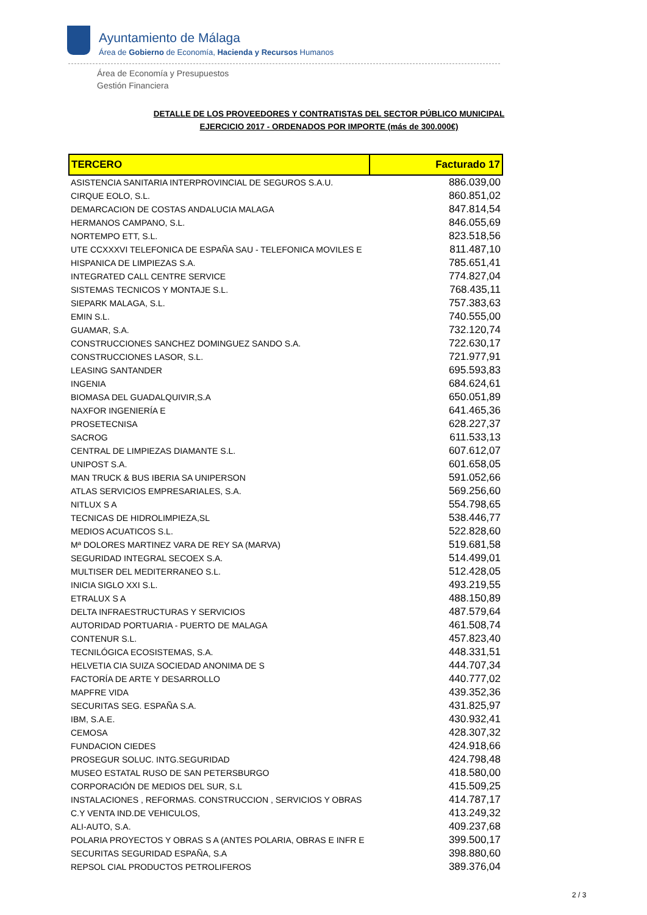Ayuntamiento de Málaga
Área de Gobierno de Economía, Hacienda y Recursos Humanos
Área de Economía y Presupuestos
Gestión Financiera
DETALLE DE LOS PROVEEDORES Y CONTRATISTAS DEL SECTOR PÚBLICO MUNICIPAL
EJERCICIO 2017 - ORDENADOS POR IMPORTE (más de 300.000€)
| TERCERO | Facturado 17 |
| --- | --- |
| ASISTENCIA SANITARIA INTERPROVINCIAL DE SEGUROS S.A.U. | 886.039,00 |
| CIRQUE EOLO, S.L. | 860.851,02 |
| DEMARCACION DE COSTAS ANDALUCIA MALAGA | 847.814,54 |
| HERMANOS CAMPANO, S.L. | 846.055,69 |
| NORTEMPO ETT, S.L. | 823.518,56 |
| UTE CCXXXVI TELEFONICA DE ESPAÑA SAU - TELEFONICA MOVILES E | 811.487,10 |
| HISPANICA DE LIMPIEZAS S.A. | 785.651,41 |
| INTEGRATED CALL CENTRE SERVICE | 774.827,04 |
| SISTEMAS TECNICOS Y MONTAJE S.L. | 768.435,11 |
| SIEPARK MALAGA, S.L. | 757.383,63 |
| EMIN S.L. | 740.555,00 |
| GUAMAR, S.A. | 732.120,74 |
| CONSTRUCCIONES SANCHEZ DOMINGUEZ SANDO S.A. | 722.630,17 |
| CONSTRUCCIONES LASOR, S.L. | 721.977,91 |
| LEASING SANTANDER | 695.593,83 |
| INGENIA | 684.624,61 |
| BIOMASA DEL GUADALQUIVIR,S.A | 650.051,89 |
| NAXFOR INGENIERÍA E | 641.465,36 |
| PROSETECNISA | 628.227,37 |
| SACROG | 611.533,13 |
| CENTRAL DE LIMPIEZAS DIAMANTE S.L. | 607.612,07 |
| UNIPOST S.A. | 601.658,05 |
| MAN TRUCK & BUS IBERIA SA UNIPERSON | 591.052,66 |
| ATLAS SERVICIOS EMPRESARIALES, S.A. | 569.256,60 |
| NITLUX S A | 554.798,65 |
| TECNICAS DE HIDROLIMPIEZA,SL | 538.446,77 |
| MEDIOS ACUATICOS S.L. | 522.828,60 |
| Mª DOLORES MARTINEZ VARA DE REY SA (MARVA) | 519.681,58 |
| SEGURIDAD INTEGRAL SECOEX S.A. | 514.499,01 |
| MULTISER DEL MEDITERRANEO S.L. | 512.428,05 |
| INICIA SIGLO XXI S.L. | 493.219,55 |
| ETRALUX S A | 488.150,89 |
| DELTA INFRAESTRUCTURAS Y SERVICIOS | 487.579,64 |
| AUTORIDAD PORTUARIA - PUERTO DE MALAGA | 461.508,74 |
| CONTENUR S.L. | 457.823,40 |
| TECNILÓGICA ECOSISTEMAS, S.A. | 448.331,51 |
| HELVETIA CIA SUIZA SOCIEDAD ANONIMA DE S | 444.707,34 |
| FACTORÍA DE ARTE Y DESARROLLO | 440.777,02 |
| MAPFRE VIDA | 439.352,36 |
| SECURITAS SEG. ESPAÑA S.A. | 431.825,97 |
| IBM, S.A.E. | 430.932,41 |
| CEMOSA | 428.307,32 |
| FUNDACION CIEDES | 424.918,66 |
| PROSEGUR SOLUC. INTG.SEGURIDAD | 424.798,48 |
| MUSEO ESTATAL RUSO DE SAN PETERSBURGO | 418.580,00 |
| CORPORACIÓN DE MEDIOS DEL SUR, S.L | 415.509,25 |
| INSTALACIONES , REFORMAS. CONSTRUCCION , SERVICIOS Y OBRAS | 414.787,17 |
| C.Y VENTA IND.DE VEHICULOS, | 413.249,32 |
| ALI-AUTO, S.A. | 409.237,68 |
| POLARIA PROYECTOS Y OBRAS S A (ANTES POLARIA, OBRAS E INFR E | 399.500,17 |
| SECURITAS SEGURIDAD ESPAÑA, S.A | 398.880,60 |
| REPSOL CIAL PRODUCTOS PETROLIFEROS | 389.376,04 |
2 / 3